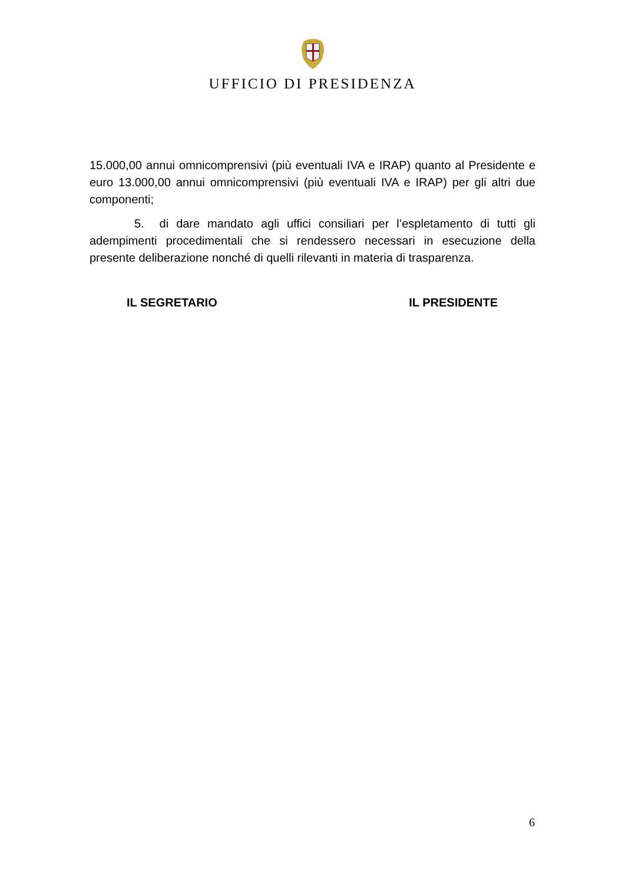UFFICIO DI PRESIDENZA
15.000,00 annui omnicomprensivi (più eventuali IVA e IRAP) quanto al Presidente e euro 13.000,00 annui omnicomprensivi (più eventuali IVA e IRAP) per gli altri due componenti;
5. di dare mandato agli uffici consiliari per l’espletamento di tutti gli adempimenti procedimentali che si rendessero necessari in esecuzione della presente deliberazione nonché di quelli rilevanti in materia di trasparenza.
IL SEGRETARIO IL PRESIDENTE
6